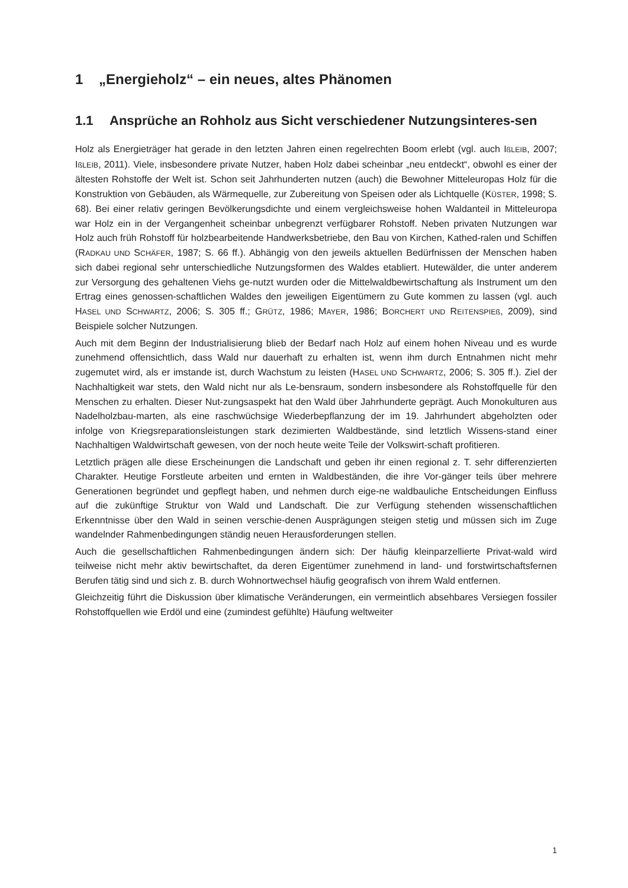1 „Energieholz“ – ein neues, altes Phänomen
1.1 Ansprüche an Rohholz aus Sicht verschiedener Nutzungsinteres-sen
Holz als Energieträger hat gerade in den letzten Jahren einen regelrechten Boom erlebt (vgl. auch IßLEIB, 2007; IßLEIB, 2011). Viele, insbesondere private Nutzer, haben Holz dabei scheinbar „neu entdeckt“, obwohl es einer der ältesten Rohstoffe der Welt ist. Schon seit Jahrhunderten nutzen (auch) die Bewohner Mitteleuropas Holz für die Konstruktion von Gebäuden, als Wärmequelle, zur Zubereitung von Speisen oder als Lichtquelle (KÜSTER, 1998; S. 68). Bei einer relativ geringen Bevölkerungsdichte und einem vergleichsweise hohen Waldanteil in Mitteleuropa war Holz ein in der Vergangenheit scheinbar unbegrenzt verfügbarer Rohstoff. Neben privaten Nutzungen war Holz auch früh Rohstoff für holzbearbeitende Handwerksbetriebe, den Bau von Kirchen, Kathed-ralen und Schiffen (RADKAU UND SCHÄFER, 1987; S. 66 ff.). Abhängig von den jeweils aktuellen Bedürfnissen der Menschen haben sich dabei regional sehr unterschiedliche Nutzungsformen des Waldes etabliert. Hutewälder, die unter anderem zur Versorgung des gehaltenen Viehs ge-nutzt wurden oder die Mittelwaldbewirtschaftung als Instrument um den Ertrag eines genossen-schaftlichen Waldes den jeweiligen Eigentümern zu Gute kommen zu lassen (vgl. auch HASEL UND SCHWARTZ, 2006; S. 305 ff.; GRÜTZ, 1986; MAYER, 1986; BORCHERT UND REITENSPIEß, 2009), sind Beispiele solcher Nutzungen.
Auch mit dem Beginn der Industrialisierung blieb der Bedarf nach Holz auf einem hohen Niveau und es wurde zunehmend offensichtlich, dass Wald nur dauerhaft zu erhalten ist, wenn ihm durch Entnahmen nicht mehr zugemutet wird, als er imstande ist, durch Wachstum zu leisten (HASEL UND SCHWARTZ, 2006; S. 305 ff.). Ziel der Nachhaltigkeit war stets, den Wald nicht nur als Le-bensraum, sondern insbesondere als Rohstoffquelle für den Menschen zu erhalten. Dieser Nut-zungsaspekt hat den Wald über Jahrhunderte geprägt. Auch Monokulturen aus Nadelholzbau-marten, als eine raschwüchsige Wiederbepflanzung der im 19. Jahrhundert abgeholzten oder infolge von Kriegsreparationsleistungen stark dezimierten Waldbestände, sind letztlich Wissens-stand einer Nachhaltigen Waldwirtschaft gewesen, von der noch heute weite Teile der Volkswirt-schaft profitieren.
Letztlich prägen alle diese Erscheinungen die Landschaft und geben ihr einen regional z. T. sehr differenzierten Charakter. Heutige Forstleute arbeiten und ernten in Waldbeständen, die ihre Vor-gänger teils über mehrere Generationen begründet und gepflegt haben, und nehmen durch eige-ne waldbauliche Entscheidungen Einfluss auf die zukünftige Struktur von Wald und Landschaft. Die zur Verfügung stehenden wissenschaftlichen Erkenntnisse über den Wald in seinen verschie-denen Ausprägungen steigen stetig und müssen sich im Zuge wandelnder Rahmenbedingungen ständig neuen Herausforderungen stellen.
Auch die gesellschaftlichen Rahmenbedingungen ändern sich: Der häufig kleinparzellierte Privat-wald wird teilweise nicht mehr aktiv bewirtschaftet, da deren Eigentümer zunehmend in land- und forstwirtschaftsfernen Berufen tätig sind und sich z. B. durch Wohnortwechsel häufig geografisch von ihrem Wald entfernen.
Gleichzeitig führt die Diskussion über klimatische Veränderungen, ein vermeintlich absehbares Versiegen fossiler Rohstoffquellen wie Erdöl und eine (zumindest gefühlte) Häufung weltweiter
1